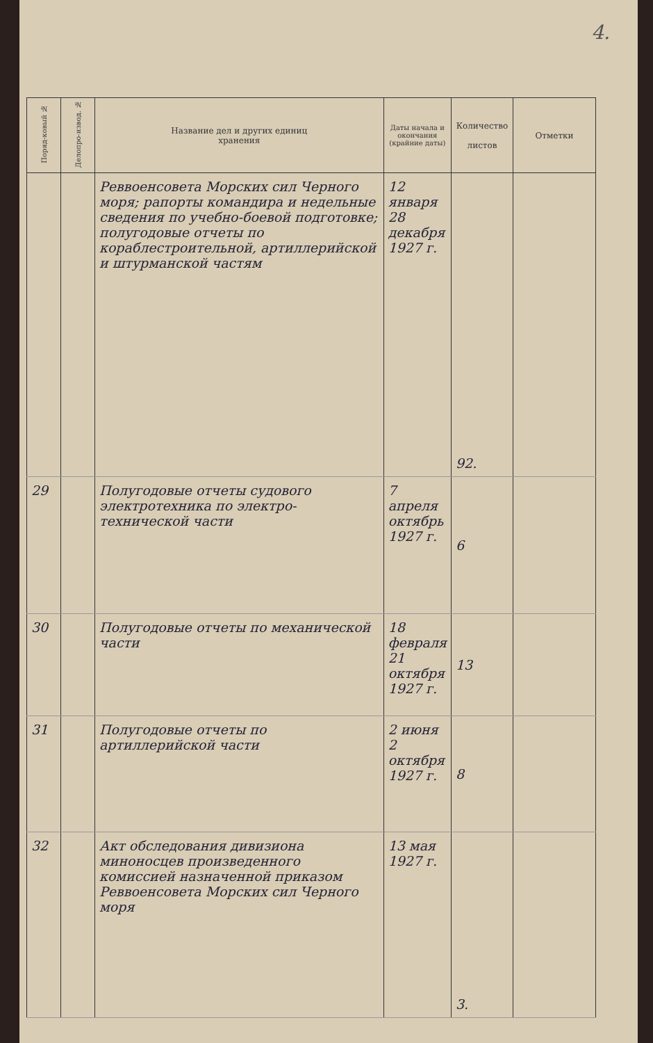4.
| Поряд-ковый № | Делопро-извод. № | Название дел и других единиц хранения | Даты начала и окончания (крайние даты) | Количество листов | Отметки |
| --- | --- | --- | --- | --- | --- |
| | | Реввоенсовета Морских сил Черного моря; рапорты командира и недельные сведения по учебно-боевой подготовке; полугодовые отчеты по кораблестроительной, артиллерийской и штурманской частям | 12 января 28 декабря 1927 г. | 92. | |
| 29 | | Полугодовые отчеты судового электротехника по электро-технической части | 7 апреля октябрь 1927 г. | 6 | |
| 30 | | Полугодовые отчеты по механической части | 18 февраля 21 октября 1927 г. | 13 | |
| 31 | | Полугодовые отчеты по артиллерийской части | 2 июня 2 октября 1927 г. | 8 | |
| 32 | | Акт обследования дивизиона миноносцев произведенного комиссией назначенной приказом Реввоенсовета Морских сил Черного моря | 13 мая 1927 г. | 3. | |